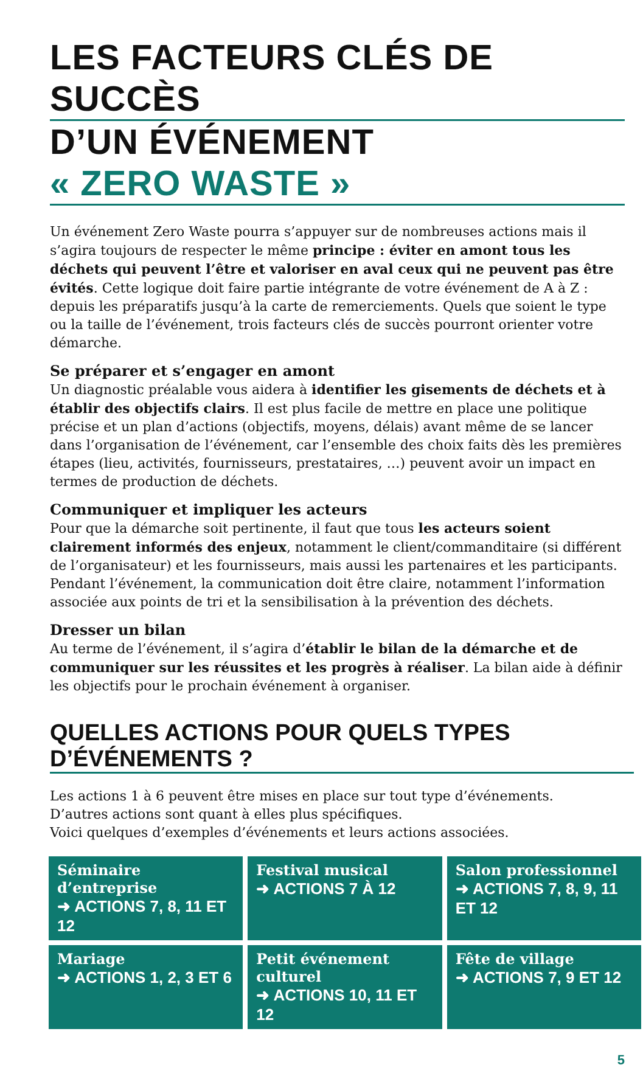LES FACTEURS CLÉS DE SUCCÈS
D’UN ÉVÉNEMENT « ZERO WASTE »
Un événement Zero Waste pourra s’appuyer sur de nombreuses actions mais il s’agira toujours de respecter le même principe : éviter en amont tous les déchets qui peuvent l’être et valoriser en aval ceux qui ne peuvent pas être évités. Cette logique doit faire partie intégrante de votre événement de A à Z : depuis les préparatifs jusqu’à la carte de remerciements. Quels que soient le type ou la taille de l’événement, trois facteurs clés de succès pourront orienter votre démarche.
Se préparer et s’engager en amont
Un diagnostic préalable vous aidera à identifier les gisements de déchets et à établir des objectifs clairs. Il est plus facile de mettre en place une politique précise et un plan d’actions (objectifs, moyens, délais) avant même de se lancer dans l’organisation de l’événement, car l’ensemble des choix faits dès les premières étapes (lieu, activités, fournisseurs, prestataires, …) peuvent avoir un impact en termes de production de déchets.
Communiquer et impliquer les acteurs
Pour que la démarche soit pertinente, il faut que tous les acteurs soient clairement informés des enjeux, notamment le client/commanditaire (si différent de l’organisateur) et les fournisseurs, mais aussi les partenaires et les participants. Pendant l’événement, la communication doit être claire, notamment l’information associée aux points de tri et la sensibilisation à la prévention des déchets.
Dresser un bilan
Au terme de l’événement, il s’agira d’établir le bilan de la démarche et de communiquer sur les réussites et les progrès à réaliser. La bilan aide à définir les objectifs pour le prochain événement à organiser.
QUELLES ACTIONS POUR QUELS TYPES D’ÉVÉNEMENTS ?
Les actions 1 à 6 peuvent être mises en place sur tout type d’événements.
D’autres actions sont quant à elles plus spécifiques.
Voici quelques d’exemples d’événements et leurs actions associées.
| Séminaire d’entreprise ➜ ACTIONS 7, 8, 11 ET 12 | Festival musical ➜ ACTIONS 7 À 12 | Salon professionnel ➜ ACTIONS 7, 8, 9, 11 ET 12 |
| Mariage ➜ ACTIONS 1, 2, 3 ET 6 | Petit événement culturel ➜ ACTIONS 10, 11 ET 12 | Fête de village ➜ ACTIONS 7, 9 ET 12 |
5